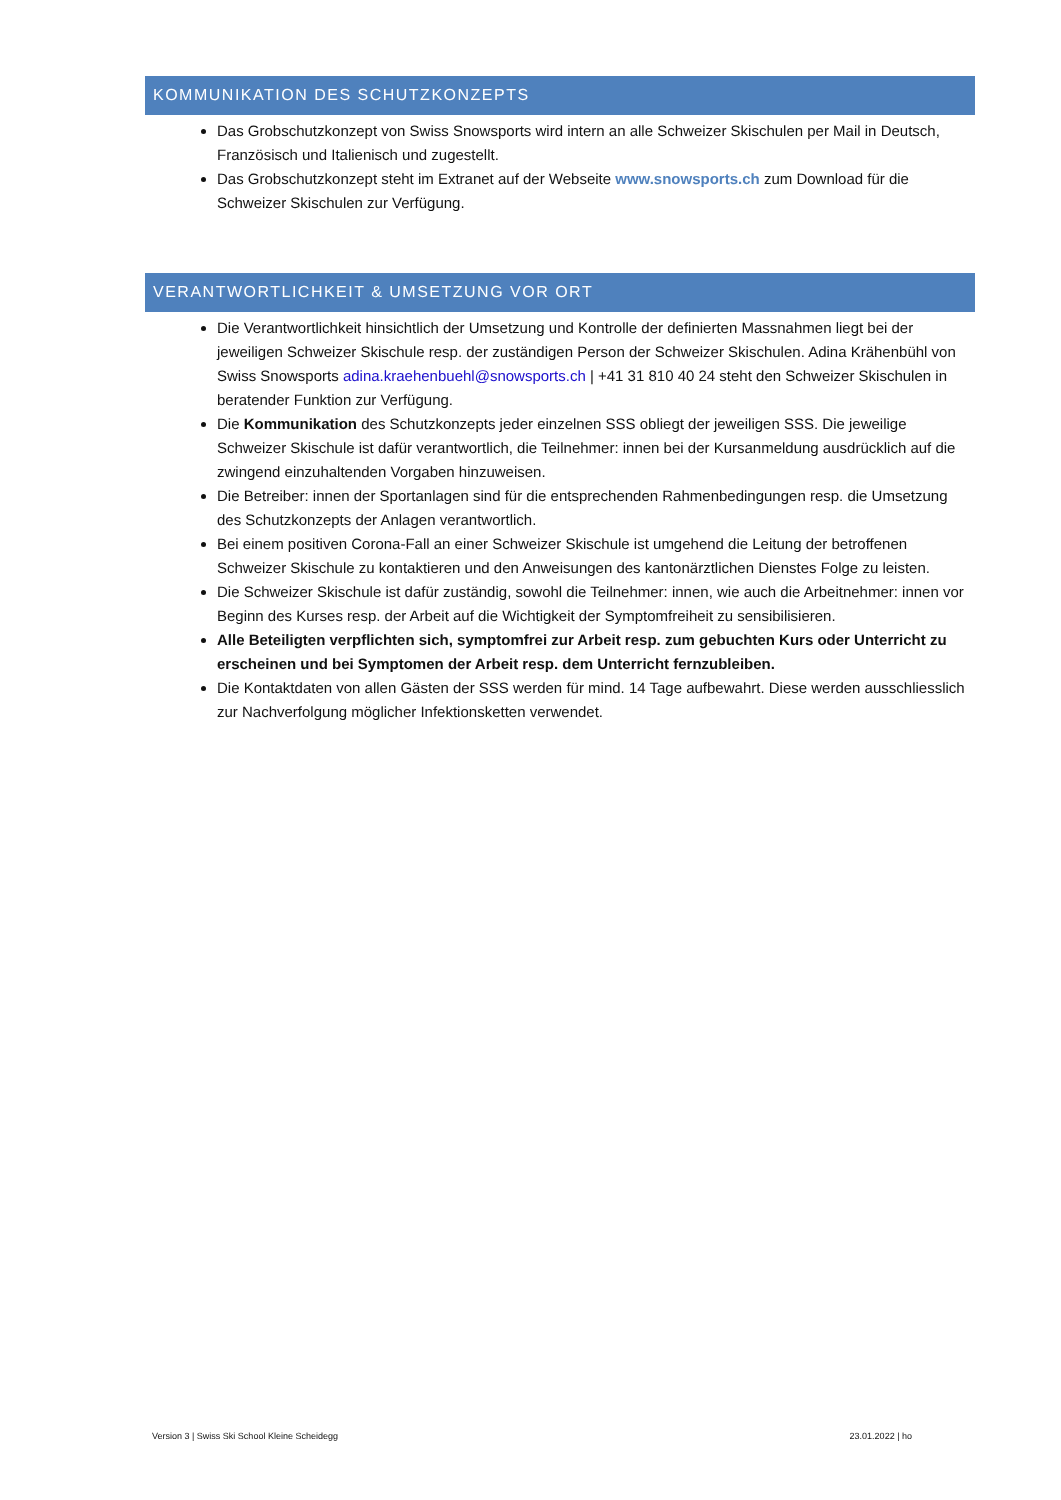KOMMUNIKATION DES SCHUTZKONZEPTS
Das Grobschutzkonzept von Swiss Snowsports wird intern an alle Schweizer Skischulen per Mail in Deutsch, Französisch und Italienisch und zugestellt.
Das Grobschutzkonzept steht im Extranet auf der Webseite www.snowsports.ch zum Download für die Schweizer Skischulen zur Verfügung.
VERANTWORTLICHKEIT & UMSETZUNG VOR ORT
Die Verantwortlichkeit hinsichtlich der Umsetzung und Kontrolle der definierten Massnahmen liegt bei der jeweiligen Schweizer Skischule resp. der zuständigen Person der Schweizer Skischulen. Adina Krähenbühl von Swiss Snowsports adina.kraehenbuehl@snowsports.ch | +41 31 810 40 24 steht den Schweizer Skischulen in beratender Funktion zur Verfügung.
Die Kommunikation des Schutzkonzepts jeder einzelnen SSS obliegt der jeweiligen SSS. Die jeweilige Schweizer Skischule ist dafür verantwortlich, die Teilnehmer: innen bei der Kursanmeldung ausdrücklich auf die zwingend einzuhaltenden Vorgaben hinzuweisen.
Die Betreiber: innen der Sportanlagen sind für die entsprechenden Rahmenbedingungen resp. die Umsetzung des Schutzkonzepts der Anlagen verantwortlich.
Bei einem positiven Corona-Fall an einer Schweizer Skischule ist umgehend die Leitung der betroffenen Schweizer Skischule zu kontaktieren und den Anweisungen des kantonärztlichen Dienstes Folge zu leisten.
Die Schweizer Skischule ist dafür zuständig, sowohl die Teilnehmer: innen, wie auch die Arbeitnehmer: innen vor Beginn des Kurses resp. der Arbeit auf die Wichtigkeit der Symptomfreiheit zu sensibilisieren.
Alle Beteiligten verpflichten sich, symptomfrei zur Arbeit resp. zum gebuchten Kurs oder Unterricht zu erscheinen und bei Symptomen der Arbeit resp. dem Unterricht fernzubleiben.
Die Kontaktdaten von allen Gästen der SSS werden für mind. 14 Tage aufbewahrt. Diese werden ausschliesslich zur Nachverfolgung möglicher Infektionsketten verwendet.
Version 3 | Swiss Ski School Kleine Scheidegg 23.01.2022 | ho